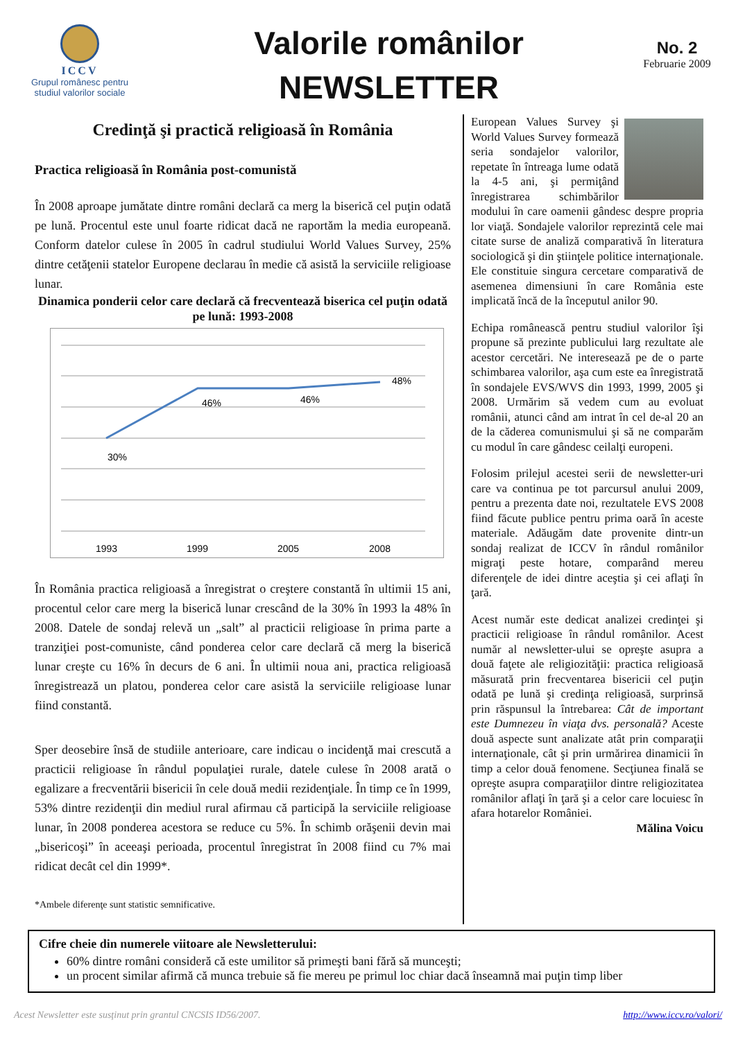ICCV
Grupul românesc pentru
studiul valorilor sociale
Valorile românilor
NEWSLETTER
No. 2
Februarie 2009
Credinţă şi practică religioasă în România
Practica religioasă în România post-comunistă
În 2008 aproape jumătate dintre români declară ca merg la biserică cel puţin odată pe lună. Procentul este unul foarte ridicat dacă ne raportăm la media europeană. Conform datelor culese în 2005 în cadrul studiului World Values Survey, 25% dintre cetăţenii statelor Europene declarau în medie că asistă la serviciile religioase lunar.
Dinamica ponderii celor care declară că frecventează biserica cel puţin odată pe lună: 1993-2008
30%
46%
46%
48%
1993
1999
2005
2008
În România practica religioasă a înregistrat o creştere constantă în ultimii 15 ani, procentul celor care merg la biserică lunar crescând de la 30% în 1993 la 48% în 2008. Datele de sondaj relevă un „salt” al practicii religioase în prima parte a tranziţiei post-comuniste, când ponderea celor care declară că merg la biserică lunar creşte cu 16% în decurs de 6 ani. În ultimii noua ani, practica religioasă înregistrează un platou, ponderea celor care asistă la serviciile religioase lunar fiind constantă.
Sper deosebire însă de studiile anterioare, care indicau o incidenţă mai crescută a practicii religioase în rândul populaţiei rurale, datele culese în 2008 arată o egalizare a frecventării bisericii în cele două medii rezidenţiale. În timp ce în 1999, 53% dintre rezidenţii din mediul rural afirmau că participă la serviciile religioase lunar, în 2008 ponderea acestora se reduce cu 5%. În schimb orăşenii devin mai „bisericoşi” în aceeaşi perioada, procentul înregistrat în 2008 fiind cu 7% mai ridicat decât cel din 1999*.
*Ambele diferenţe sunt statistic semnificative.
European Values Survey şi World Values Survey formează seria sondajelor valorilor, repetate în întreaga lume odată la 4-5 ani, şi permiţând înregistrarea schimbărilor modului în care oamenii gândesc despre propria lor viaţă. Sondajele valorilor reprezintă cele mai citate surse de analiză comparativă în literatura sociologică şi din ştiinţele politice internaţionale. Ele constituie singura cercetare comparativă de asemenea dimensiuni în care România este implicată încă de la începutul anilor 90.
Echipa românească pentru studiul valorilor îşi propune să prezinte publicului larg rezultate ale acestor cercetări. Ne interesează pe de o parte schimbarea valorilor, aşa cum este ea înregistrată în sondajele EVS/WVS din 1993, 1999, 2005 şi 2008. Urmărim să vedem cum au evoluat românii, atunci când am intrat în cel de-al 20 an de la căderea comunismului şi să ne comparăm cu modul în care gândesc ceilalţi europeni.
Folosim prilejul acestei serii de newsletter-uri care va continua pe tot parcursul anului 2009, pentru a prezenta date noi, rezultatele EVS 2008 fiind făcute publice pentru prima oară în aceste materiale. Adăugăm date provenite dintr-un sondaj realizat de ICCV în rândul românilor migraţi peste hotare, comparând mereu diferenţele de idei dintre aceştia şi cei aflaţi în ţară.
Acest număr este dedicat analizei credinţei şi practicii religioase în rândul românilor. Acest număr al newsletter-ului se opreşte asupra a două faţete ale religiozităţii: practica religioasă măsurată prin frecventarea bisericii cel puţin odată pe lună şi credinţa religioasă, surprinsă prin răspunsul la întrebarea: Cât de important este Dumnezeu în viaţa dvs. personală? Aceste două aspecte sunt analizate atât prin comparaţii internaţionale, cât şi prin urmărirea dinamicii în timp a celor două fenomene. Secţiunea finală se opreşte asupra comparaţiilor dintre religiozitatea românilor aflaţi în ţară şi a celor care locuiesc în afara hotarelor României.
Mălina Voicu
Cifre cheie din numerele viitoare ale Newsletterului:
60% dintre români consideră că este umilitor să primeşti bani fără să munceşti;
un procent similar afirmă că munca trebuie să fie mereu pe primul loc chiar dacă înseamnă mai puţin timp liber
Acest Newsletter este susţinut prin grantul CNCSIS ID56/2007. http://www.iccv.ro/valori/